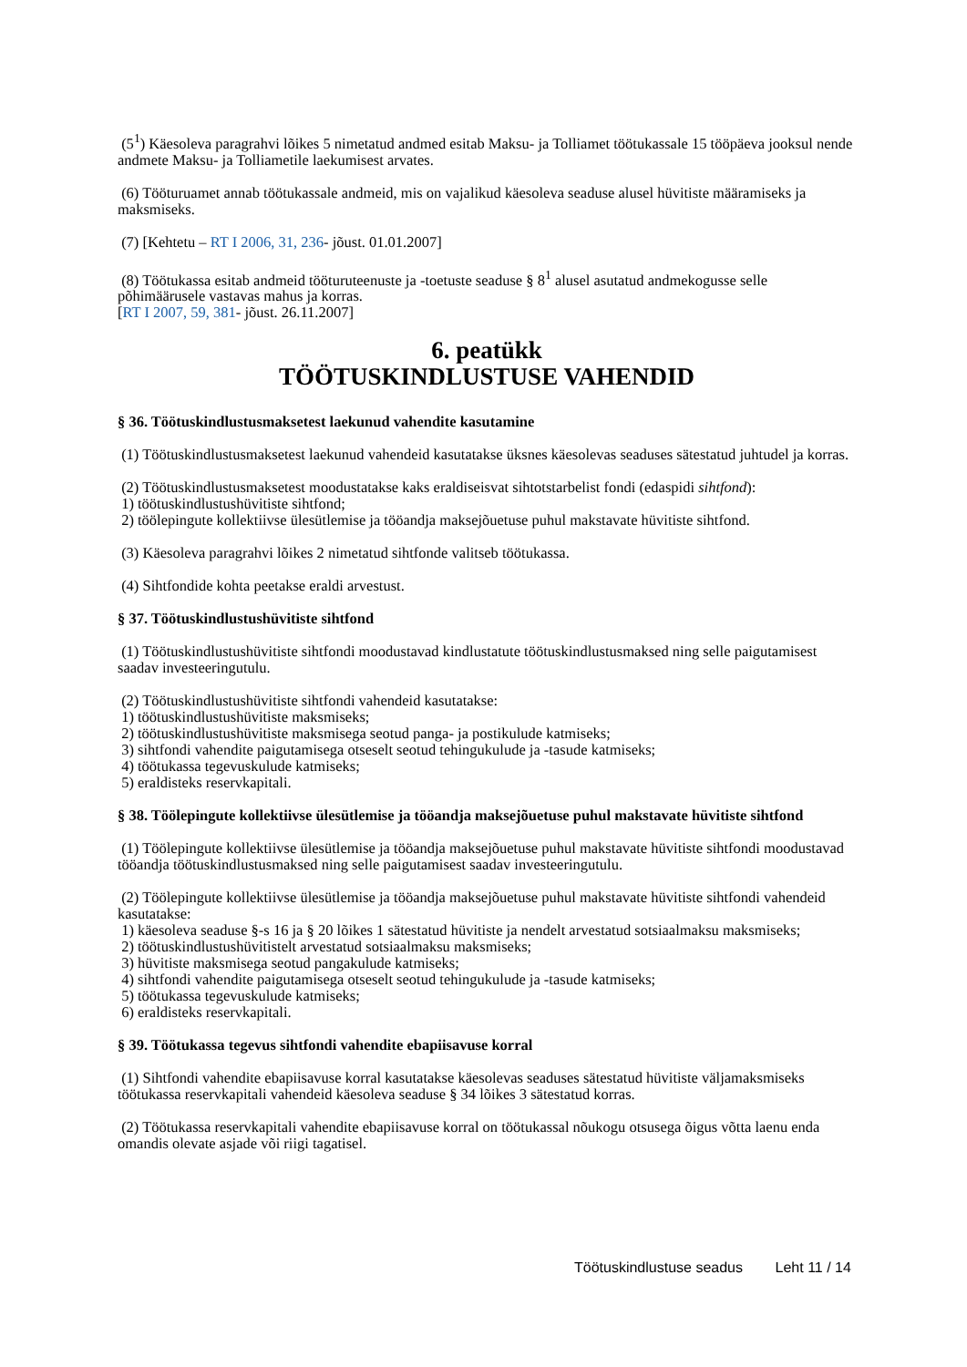(5<sup>1</sup>) Käesoleva paragrahvi lõikes 5 nimetatud andmed esitab Maksu- ja Tolliamet töötukassale 15 tööpäeva jooksul nende andmete Maksu- ja Tolliametile laekumisest arvates.
(6) Tööturuamet annab töötukassale andmeid, mis on vajalikud käesoleva seaduse alusel hüvitiste määramiseks ja maksmiseks.
(7) [Kehtetu – RT I 2006, 31, 236- jõust. 01.01.2007]
(8) Töötukassa esitab andmeid tööturuteenuste ja -toetuste seaduse § 8<sup>1</sup> alusel asutatud andmekogusse selle põhimäärusele vastavas mahus ja korras.
[RT I 2007, 59, 381- jõust. 26.11.2007]
6. peatükk
TÖÖTUSKINDLUSTUSE VAHENDID
§ 36. Töötuskindlustusmaksetest laekunud vahendite kasutamine
(1) Töötuskindlustusmaksetest laekunud vahendeid kasutatakse üksnes käesolevas seaduses sätestatud juhtudel ja korras.
(2) Töötuskindlustusmaksetest moodustatakse kaks eraldiseisvat sihtotstarbelist fondi (edaspidi sihtfond):
1) töötuskindlustushüvitiste sihtfond;
2) töölepingute kollektiivse ülesütlemise ja tööandja maksejõuetuse puhul makstavate hüvitiste sihtfond.
(3) Käesoleva paragrahvi lõikes 2 nimetatud sihtfonde valitseb töötukassa.
(4) Sihtfondide kohta peetakse eraldi arvestust.
§ 37. Töötuskindlustushüvitiste sihtfond
(1) Töötuskindlustushüvitiste sihtfondi moodustavad kindlustatute töötuskindlustusmaksed ning selle paigutamisest saadav investeeringutulu.
(2) Töötuskindlustushüvitiste sihtfondi vahendeid kasutatakse:
1) töötuskindlustushüvitiste maksmiseks;
2) töötuskindlustushüvitiste maksmisega seotud panga- ja postikulude katmiseks;
3) sihtfondi vahendite paigutamisega otseselt seotud tehingukulude ja -tasude katmiseks;
4) töötukassa tegevuskulude katmiseks;
5) eraldisteks reservkapitali.
§ 38. Töölepingute kollektiivse ülesütlemise ja tööandja maksejõuetuse puhul makstavate hüvitiste sihtfond
(1) Töölepingute kollektiivse ülesütlemise ja tööandja maksejõuetuse puhul makstavate hüvitiste sihtfondi moodustavad tööandja töötuskindlustusmaksed ning selle paigutamisest saadav investeeringutulu.
(2) Töölepingute kollektiivse ülesütlemise ja tööandja maksejõuetuse puhul makstavate hüvitiste sihtfondi vahendeid kasutatakse:
1) käesoleva seaduse §-s 16 ja § 20 lõikes 1 sätestatud hüvitiste ja nendelt arvestatud sotsiaalmaksu maksmiseks;
2) töötuskindlustushüvitistelt arvestatud sotsiaalmaksu maksmiseks;
3) hüvitiste maksmisega seotud pangakulude katmiseks;
4) sihtfondi vahendite paigutamisega otseselt seotud tehingukulude ja -tasude katmiseks;
5) töötukassa tegevuskulude katmiseks;
6) eraldisteks reservkapitali.
§ 39. Töötukassa tegevus sihtfondi vahendite ebapiisavuse korral
(1) Sihtfondi vahendite ebapiisavuse korral kasutatakse käesolevas seaduses sätestatud hüvitiste väljamaksmiseks töötukassa reservkapitali vahendeid käesoleva seaduse § 34 lõikes 3 sätestatud korras.
(2) Töötukassa reservkapitali vahendite ebapiisavuse korral on töötukassal nõukogu otsusega õigus võtta laenu enda omandis olevate asjade või riigi tagatisel.
Töötuskindlustuse seadus Leht 11 / 14